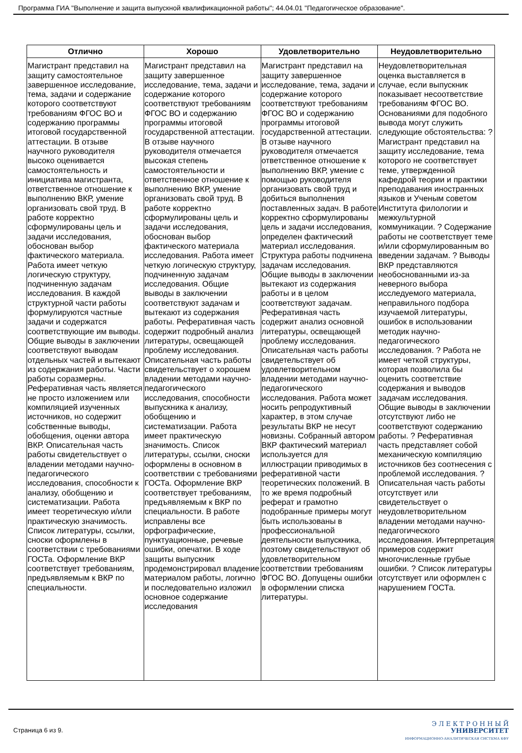Программа ГИА "Выполнение и защита выпускной квалификационной работы"; 44.04.01 "Педагогическое образование".
| Отлично | Хорошо | Удовлетворительно | Неудовлетворительно |
| --- | --- | --- | --- |
| Магистрант представил на защиту самостоятельное завершенное исследование, тема, задачи и содержание которого соответствуют требованиям ФГОС ВО и содержанию программы итоговой государственной аттестации. В отзыве научного руководителя высоко оценивается самостоятельность и инициатива магистранта, ответственное отношение к выполнению ВКР, умение организовать свой труд. В работе корректно сформулированы цель и задачи исследования, обоснован выбор фактического материала. Работа имеет четкую логическую структуру, подчиненную задачам исследования. В каждой структурной части работы формулируются частные задачи и содержатся соответствующие им выводы. Общие выводы в заключении соответствуют выводам отдельных частей и вытекают из содержания работы. Части работы соразмерны. Реферативная часть является не просто изложением или компиляцией изученных источников, но содержит собственные выводы, обобщения, оценки автора ВКР. Описательная часть работы свидетельствует о владении методами научно-педагогического исследования, способности к анализу, обобщению и систематизации. Работа имеет теоретическую и/или практическую значимость. Список литературы, ссылки, сноски оформлены в соответствии с требованиями ГОСТа. Оформление ВКР соответствует требованиям, предъявляемым к ВКР по специальности. | Магистрант представил на защиту завершенное исследование, тема, задачи и содержание которого соответствуют требованиям ФГОС ВО и содержанию программы итоговой государственной аттестации. В отзыве научного руководителя отмечается высокая степень самостоятельности и ответственное отношение к выполнению ВКР, умение организовать свой труд. В работе корректно сформулированы цель и задачи исследования, обоснован выбор фактического материала исследования. Работа имеет четкую логическую структуру, подчиненную задачам исследования. Общие выводы в заключении соответствуют задачам и вытекают из содержания работы. Реферативная часть содержит подробный анализ литературы, освещающей проблему исследования. Описательная часть работы свидетельствует о хорошем владении методами научно-педагогического исследования, способности выпускника к анализу, обобщению и систематизации. Работа имеет практическую значимость. Список литературы, ссылки, сноски оформлены в основном в соответствии с требованиями ГОСТа. Оформление ВКР соответствует требованиям, предъявляемым к ВКР по специальности. В работе исправлены все орфографические, пунктуационные, речевые ошибки, опечатки. В ходе защиты выпускник продемонстрировал владение материалом работы, логично и последовательно изложил основное содержание исследования | Магистрант представил на защиту завершенное исследование, тема, задачи и содержание которого соответствуют требованиям ФГОС ВО и содержанию программы итоговой государственной аттестации. В отзыве научного руководителя отмечается ответственное отношение к выполнению ВКР, умение с помощью руководителя организовать свой труд и добиться выполнения поставленных задач. В работе корректно сформулированы цель и задачи исследования, определен фактический материал исследования. Структура работы подчинена задачам исследования. Общие выводы в заключении вытекают из содержания работы и в целом соответствуют задачам. Реферативная часть содержит анализ основной литературы, освещающей проблему исследования. Описательная часть работы свидетельствует об удовлетворительном владении методами научно-педагогического исследования. Работа может носить репродуктивный характер, в этом случае результаты ВКР не несут новизны. Собранный автором ВКР фактический материал используется для иллюстрации приводимых в реферативной части теоретических положений. В то же время подробный реферат и грамотно подобранные примеры могут быть использованы в профессиональной деятельности выпускника, поэтому свидетельствуют об удовлетворительном соответствии требованиям ФГОС ВО. Допущены ошибки в оформлении списка литературы. | Неудовлетворительная оценка выставляется в случае, если выпускник показывает несоответствие требованиям ФГОС ВО. Основаниями для подобного вывода могут служить следующие обстоятельства: ? Магистрант представил на защиту исследование, тема которого не соответствует теме, утвержденной кафедрой теории и практики преподавания иностранных языков и Ученым советом Института филологии и межкультурной коммуникации. ? Содержание работы не соответствует теме и/или сформулированным во введении задачам. ? Выводы ВКР представляются необоснованными из-за неверного выбора исследуемого материала, неправильного подбора изучаемой литературы, ошибок в использовании методик научно-педагогического исследования. ? Работа не имеет четкой структуры, которая позволила бы оценить соответствие содержания и выводов задачам исследования. Общие выводы в заключении отсутствуют либо не соответствуют содержанию работы. ? Реферативная часть представляет собой механическую компиляцию источников без соотнесения с проблемой исследования. ? Описательная часть работы отсутствует или свидетельствует о неудовлетворительном владении методами научно-педагогического исследования. Интерпретация примеров содержит многочисленные грубые ошибки. ? Список литературы отсутствует или оформлен с нарушением ГОСТа. |
Страница 6 из 9.
Э Л Е К Т Р О Н Н Ы Й
УНИВЕРСИТЕТ
ИНФОРМАЦИОННО-АНАЛИТИЧЕСКАЯ СИСТЕМА КФУ